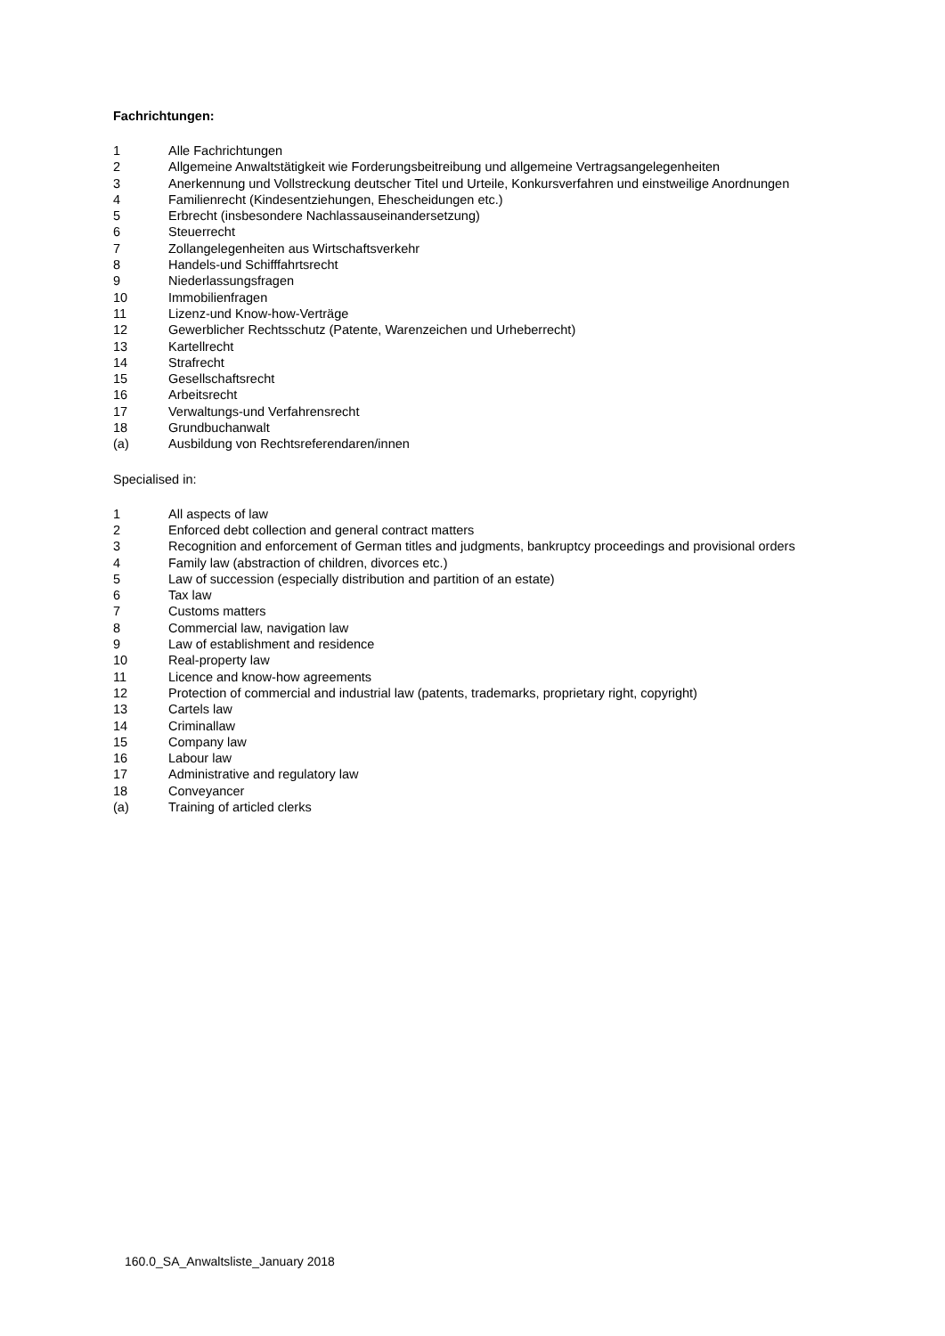Fachrichtungen:
1 Alle Fachrichtungen
2 Allgemeine Anwaltstätigkeit wie Forderungsbeitreibung und allgemeine Vertragsangelegenheiten
3 Anerkennung und Vollstreckung deutscher Titel und Urteile, Konkursverfahren und einstweilige Anordnungen
4 Familienrecht (Kindesentziehungen, Ehescheidungen etc.)
5 Erbrecht (insbesondere Nachlassauseinandersetzung)
6 Steuerrecht
7 Zollangelegenheiten aus Wirtschaftsverkehr
8 Handels-und Schifffahrtsrecht
9 Niederlassungsfragen
10 Immobilienfragen
11 Lizenz-und Know-how-Verträge
12 Gewerblicher Rechtsschutz (Patente, Warenzeichen und Urheberrecht)
13 Kartellrecht
14 Strafrecht
15 Gesellschaftsrecht
16 Arbeitsrecht
17 Verwaltungs-und Verfahrensrecht
18 Grundbuchanwalt
(a) Ausbildung von Rechtsreferendaren/innen
Specialised in:
1 All aspects of law
2 Enforced debt collection and general contract matters
3 Recognition and enforcement of German titles and judgments, bankruptcy proceedings and provisional orders
4 Family law (abstraction of children, divorces etc.)
5 Law of succession (especially distribution and partition of an estate)
6 Tax law
7 Customs matters
8 Commercial law, navigation law
9 Law of establishment and residence
10 Real-property law
11 Licence and know-how agreements
12 Protection of commercial and industrial law (patents, trademarks, proprietary right, copyright)
13 Cartels law
14 Criminallaw
15 Company law
16 Labour law
17 Administrative and regulatory law
18 Conveyancer
(a) Training of articled clerks
160.0_SA_Anwaltsliste_January 2018